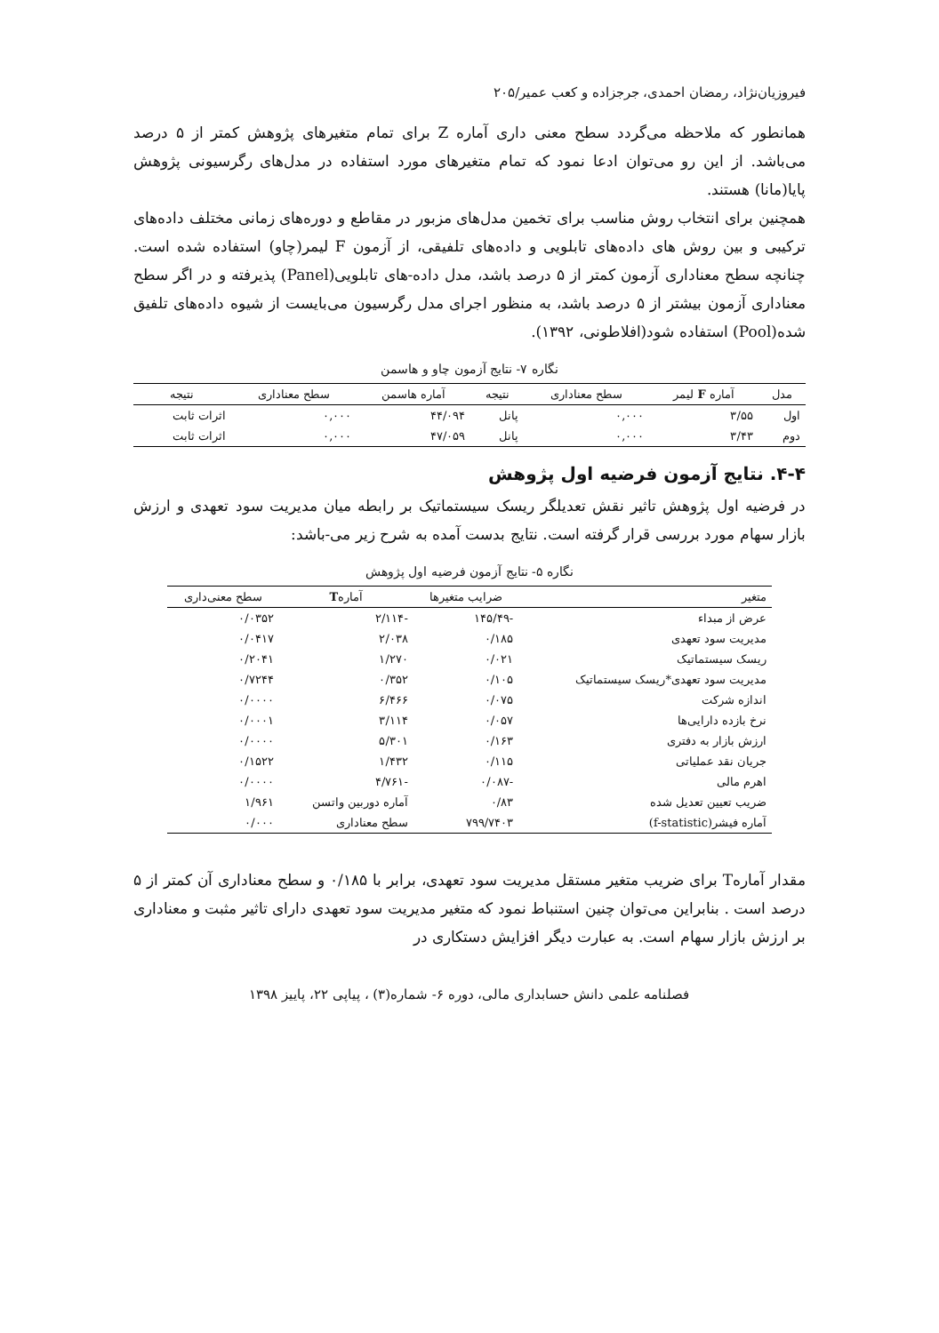فیروزیان‌نژاد، رمضان احمدی، جرجزاده و کعب عمیر/۲۰۵
همانطور که ملاحظه می‌گردد سطح معنی داری آماره Z برای تمام متغیرهای پژوهش کمتر از ۵ درصد می‌باشد. از این رو می‌توان ادعا نمود که تمام متغیرهای مورد استفاده در مدل‌های رگرسیونی پژوهش پایا(مانا) هستند.
همچنین برای انتخاب روش مناسب برای تخمین مدل‌های مزبور در مقاطع و دوره‌های زمانی مختلف داده‌های ترکیبی و بین روش های داده‌های تابلویی و داده‌های تلفیقی، از آزمون F لیمر(چاو) استفاده شده است. چنانچه سطح معناداری آزمون کمتر از ۵ درصد باشد، مدل داده-های تابلویی(Panel) پذیرفته و در اگر سطح معناداری آزمون بیشتر از ۵ درصد باشد، به منظور اجرای مدل رگرسیون می‌بایست از شیوه داده‌های تلفیق شده(Pool) استفاده شود(افلاطونی، ۱۳۹۲).
نگاره ۷- نتایج آزمون چاو و هاسمن
| مدل | آماره F لیمر | سطح معناداری | نتیجه | آماره هاسمن | سطح معناداری | نتیجه |
| --- | --- | --- | --- | --- | --- | --- |
| اول | ۳/۵۵ | ۰,۰۰۰ | پانل | ۴۴/۰۹۴ | ۰,۰۰۰ | اثرات ثابت |
| دوم | ۳/۴۳ | ۰,۰۰۰ | پانل | ۴۷/۰۵۹ | ۰,۰۰۰ | اثرات ثابت |
۴-۴. نتایج آزمون فرضیه اول پژوهش
در فرضیه اول پژوهش تاثیر نقش تعدیلگر ریسک سیستماتیک بر رابطه میان مدیریت سود تعهدی و ارزش بازار سهام مورد بررسی قرار گرفته است. نتایج بدست آمده به شرح زیر می-باشد:
نگاره ۵- نتایج آزمون فرضیه اول پژوهش
| متغیر | ضرایب متغیرها | آماره T | سطح معنی‌داری |
| --- | --- | --- | --- |
| عرض از مبداء | -۱۴۵/۴۹ | -۲/۱۱۴ | ۰/۰۳۵۲ |
| مدیریت سود تعهدی | ۰/۱۸۵ | ۲/۰۳۸ | ۰/۰۴۱۷ |
| ریسک سیستماتیک | ۰/۰۲۱ | ۱/۲۷۰ | ۰/۲۰۴۱ |
| مدیریت سود تعهدی*ریسک سیستماتیک | ۰/۱۰۵ | ۰/۳۵۲ | ۰/۷۲۴۴ |
| اندازه شرکت | ۰/۰۷۵ | ۶/۴۶۶ | ۰/۰۰۰۰ |
| نرخ بازده دارایی‌ها | ۰/۰۵۷ | ۳/۱۱۴ | ۰/۰۰۰۱ |
| ارزش بازار به دفتری | ۰/۱۶۳ | ۵/۳۰۱ | ۰/۰۰۰۰ |
| جریان نقد عملیاتی | ۰/۱۱۵ | ۱/۴۳۲ | ۰/۱۵۲۲ |
| اهرم مالی | -۰/۰۸۷ | -۴/۷۶۱ | ۰/۰۰۰۰ |
| ضریب تعیین تعدیل شده | ۰/۸۳ | آماره دوربین واتسن | ۱/۹۶۱ |
| آماره فیشر(f-statistic) | ۷۹۹/۷۴۰۳ | سطح معناداری | ۰/۰۰۰ |
مقدار آمارهT برای ضریب متغیر مستقل مدیریت سود تعهدی، برابر با ۰/۱۸۵ و سطح معناداری آن کمتر از ۵ درصد است . بنابراین می‌توان چنین استنباط نمود که متغیر مدیریت سود تعهدی دارای تاثیر مثبت و معناداری بر ارزش بازار سهام است. به عبارت دیگر افزایش دستکاری در
فصلنامه علمی دانش حسابداری مالی، دوره ۶- شماره(۳) ، پیاپی ۲۲، پاییز ۱۳۹۸